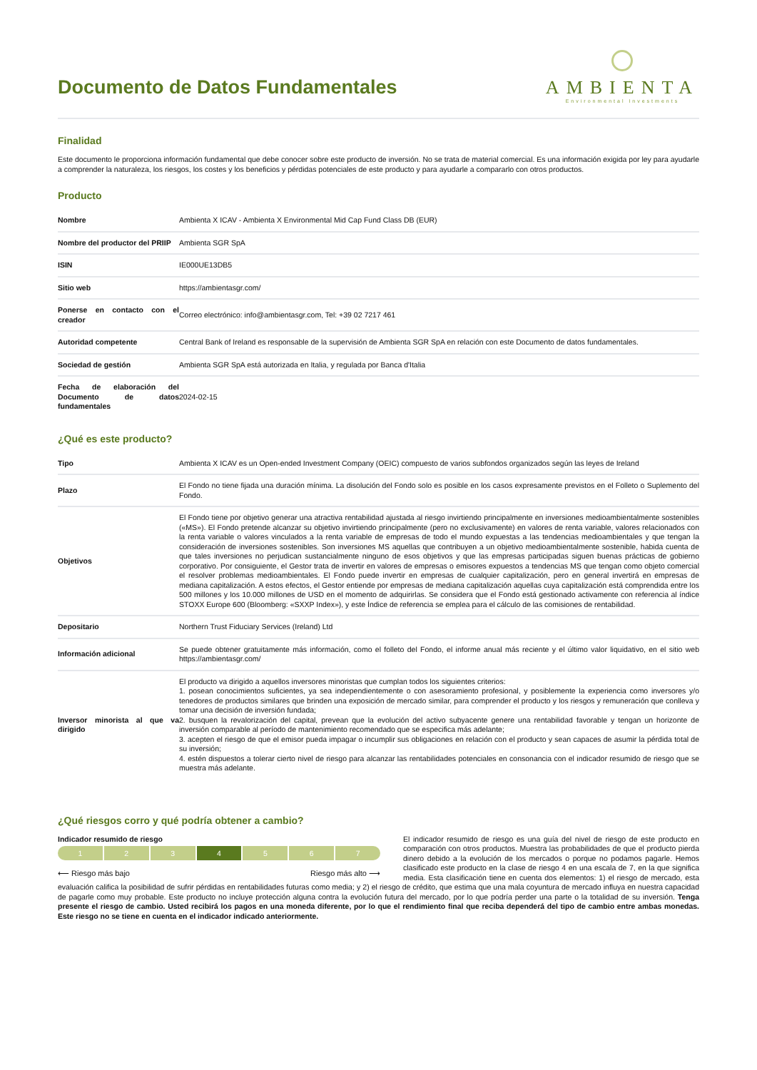Documento de Datos Fundamentales
AMBIENTA
Environmental Investments
Finalidad
Este documento le proporciona información fundamental que debe conocer sobre este producto de inversión. No se trata de material comercial. Es una información exigida por ley para ayudarle a comprender la naturaleza, los riesgos, los costes y los beneficios y pérdidas potenciales de este producto y para ayudarle a compararlo con otros productos.
Producto
| Nombre | Ambienta X ICAV - Ambienta X Environmental Mid Cap Fund Class DB (EUR) |
| Nombre del productor del PRIIP | Ambienta SGR SpA |
| ISIN | IE000UE13DB5 |
| Sitio web | https://ambientasgr.com/ |
| Ponerse en contacto con el creador | Correo electrónico: info@ambientasgr.com, Tel: +39 02 7217 461 |
| Autoridad competente | Central Bank of Ireland es responsable de la supervisión de Ambienta SGR SpA en relación con este Documento de datos fundamentales. |
| Sociedad de gestión | Ambienta SGR SpA está autorizada en Italia, y regulada por Banca d'Italia |
| Fecha de elaboración del Documento de datos fundamentales | 2024-02-15 |
¿Qué es este producto?
| Tipo | Ambienta X ICAV es un Open-ended Investment Company (OEIC) compuesto de varios subfondos organizados según las leyes de Ireland |
| Plazo | El Fondo no tiene fijada una duración mínima. La disolución del Fondo solo es posible en los casos expresamente previstos en el Folleto o Suplemento del Fondo. |
| Objetivos | El Fondo tiene por objetivo generar una atractiva rentabilidad ajustada al riesgo invirtiendo principalmente en inversiones medioambientalmente sostenibles («MS»). El Fondo pretende alcanzar su objetivo invirtiendo principalmente (pero no exclusivamente) en valores de renta variable, valores relacionados con la renta variable o valores vinculados a la renta variable de empresas de todo el mundo expuestas a las tendencias medioambientales y que tengan la consideración de inversiones sostenibles. Son inversiones MS aquellas que contribuyen a un objetivo medioambientalmente sostenible, habida cuenta de que tales inversiones no perjudican sustancialmente ninguno de esos objetivos y que las empresas participadas siguen buenas prácticas de gobierno corporativo. Por consiguiente, el Gestor trata de invertir en valores de empresas o emisores expuestos a tendencias MS que tengan como objeto comercial el resolver problemas medioambientales. El Fondo puede invertir en empresas de cualquier capitalización, pero en general invertirá en empresas de mediana capitalización. A estos efectos, el Gestor entiende por empresas de mediana capitalización aquellas cuya capitalización está comprendida entre los 500 millones y los 10.000 millones de USD en el momento de adquirirlas. Se considera que el Fondo está gestionado activamente con referencia al índice STOXX Europe 600 (Bloomberg: «SXXP Index»), y este Índice de referencia se emplea para el cálculo de las comisiones de rentabilidad. |
| Depositario | Northern Trust Fiduciary Services (Ireland) Ltd |
| Información adicional | Se puede obtener gratuitamente más información, como el folleto del Fondo, el informe anual más reciente y el último valor liquidativo, en el sitio web https://ambientasgr.com/ |
| Inversor minorista al que va dirigido | El producto va dirigido a aquellos inversores minoristas que cumplan todos los siguientes criterios: 1. posean conocimientos suficientes, ya sea independientemente o con asesoramiento profesional, y posiblemente la experiencia como inversores y/o tenedores de productos similares que brinden una exposición de mercado similar, para comprender el producto y los riesgos y remuneración que conlleva y tomar una decisión de inversión fundada; 2. busquen la revalorización del capital, prevean que la evolución del activo subyacente genere una rentabilidad favorable y tengan un horizonte de inversión comparable al período de mantenimiento recomendado que se especifica más adelante; 3. acepten el riesgo de que el emisor pueda impagar o incumplir sus obligaciones en relación con el producto y sean capaces de asumir la pérdida total de su inversión; 4. estén dispuestos a tolerar cierto nivel de riesgo para alcanzar las rentabilidades potenciales en consonancia con el indicador resumido de riesgo que se muestra más adelante. |
¿Qué riesgos corro y qué podría obtener a cambio?
Indicador resumido de riesgo
1 2 3 4 5 6 7
⟵ Riesgo más bajo Riesgo más alto ⟶
El indicador resumido de riesgo es una guía del nivel de riesgo de este producto en comparación con otros productos. Muestra las probabilidades de que el producto pierda dinero debido a la evolución de los mercados o porque no podamos pagarle. Hemos clasificado este producto en la clase de riesgo 4 en una escala de 7, en la que significa media. Esta clasificación tiene en cuenta dos elementos: 1) el riesgo de mercado, esta evaluación califica la posibilidad de sufrir pérdidas en rentabilidades futuras como media; y 2) el riesgo de crédito, que estima que una mala coyuntura de mercado influya en nuestra capacidad de pagarle como muy probable. Este producto no incluye protección alguna contra la evolución futura del mercado, por lo que podría perder una parte o la totalidad de su inversión. Tenga presente el riesgo de cambio. Usted recibirá los pagos en una moneda diferente, por lo que el rendimiento final que reciba dependerá del tipo de cambio entre ambas monedas. Este riesgo no se tiene en cuenta en el indicador indicado anteriormente.